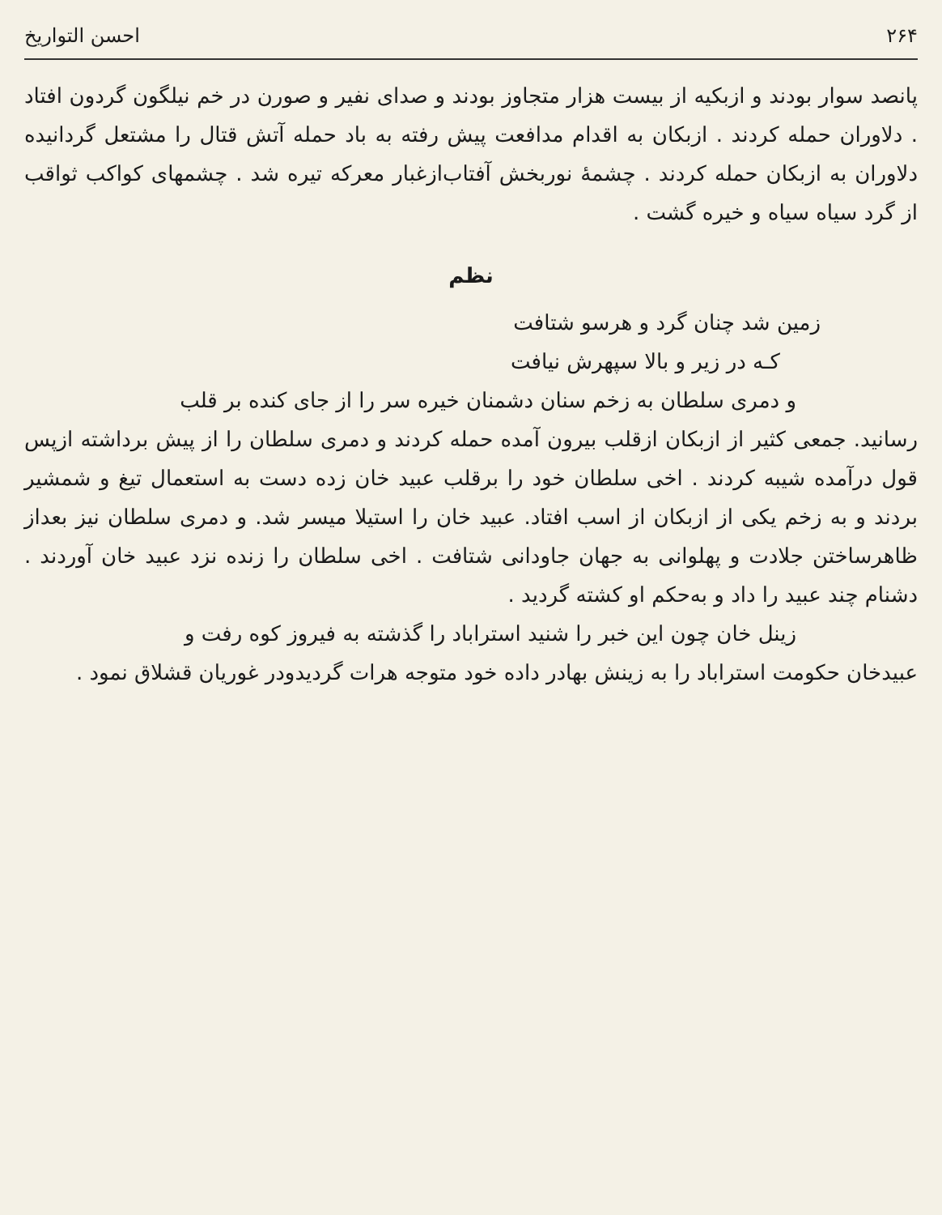۲۶۴ احسن التواریخ
پانصد سوار بودند و ازبکیه از بیست هزار متجاوز بودند و صدای نفیر و صورن در خم نیلگون گردون افتاد . دلاوران حمله کردند . ازبکان به اقدام مدافعت پیش رفته به باد حمله آتش قتال را مشتعل گردانیده دلاوران به ازبکان حمله کردند . چشمهٔ نوربخش آفتاب‌ازغبار معرکه تیره شد . چشمهای کواکب ثواقب از گرد سیاه سیاه و خیره گشت .
نظم
زمین شد چنان گرد و هرسو شتافت
کـه در زیر و بالا سپهرش نیافت
و دمری سلطان به زخم سنان دشمنان خیره سر را از جای کنده بر قلب
رسانید. جمعی کثیر از ازبکان ازقلب بیرون آمده حمله کردند و دمری سلطان را از پیش برداشته ازپس قول درآمده شیبه کردند . اخی سلطان خود را برقلب عبید خان زده دست به استعمال تیغ و شمشیر بردند و به زخم یکی از ازبکان از اسب افتاد. عبید خان را استیلا میسر شد. و دمری سلطان نیز بعداز ظاهرساختن جلادت و پهلوانی به جهان جاودانی شتافت . اخی سلطان را زنده نزد عبید خان آوردند . دشنام چند عبید را داد و به‌حکم او کشته گردید .
زینل خان چون این خبر را شنید استراباد را گذشته به فیروز کوه رفت و
عبیدخان حکومت استراباد را به زینش بهادر داده خود متوجه هرات گردیدودر غوریان قشلاق نمود .